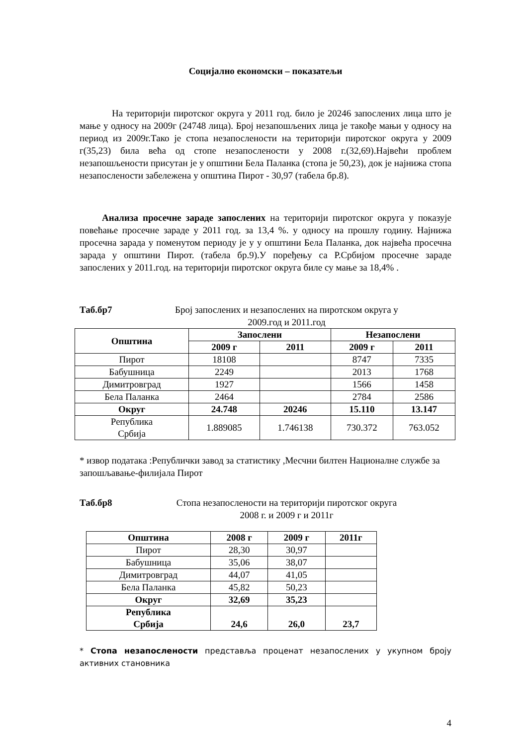Социјално економски – показатељи
На територији пиротског округа у 2011 год. било је 20246 запослених лица што је мање у односу на 2009г (24748 лица). Број незапошљених лица је такође мањи у односу на период из 2009г.Тако је стопа незапослености на територији пиротског округа у 2009 г(35,23) била већа од стопе незапослености у 2008 г.(32,69).Највећи проблем незапошљености присутан је у општини Бела Паланка (стопа је 50,23), док је најнижа стопа незапослености забележена у општина Пирот - 30,97 (табела бр.8).
Анализа просечне зараде запослених на територији пиротског округа у показује повећање просечне зараде у 2011 год. за 13,4 %. у односу на прошлу годину. Најнижа просечна зарада у поменутом периоду је у у општини Бела Паланка, док највећа просечна зарада у општини Пирот. (табела бр.9).У поређењу са Р.Србијом просечне зараде запослених у 2011.год. на територији пиротског округа биле су мање за 18,4% .
Таб.бр7 Број запослених и незапослених на пиротском округа у
2009.год и 2011.год
| Општина | Запослени | | Незапослени | |
| --- | --- | --- | --- | --- |
| | 2009 г | 2011 | 2009 г | 2011 |
| Пирот | 18108 | | 8747 | 7335 |
| Бабушница | 2249 | | 2013 | 1768 |
| Димитровград | 1927 | | 1566 | 1458 |
| Бела Паланка | 2464 | | 2784 | 2586 |
| Округ | 24.748 | 20246 | 15.110 | 13.147 |
| Република Србија | 1.889085 | 1.746138 | 730.372 | 763.052 |
* извор података :Републички завод за статистику ,Месчни билтен Националне службе за запошљавање-филијала Пирот
Таб.бр8 Стопа незапослености на територији пиротског округа
2008 г. и 2009 г и 2011г
| Општина | 2008 г | 2009 г | 2011г |
| --- | --- | --- | --- |
| Пирот | 28,30 | 30,97 | |
| Бабушница | 35,06 | 38,07 | |
| Димитровград | 44,07 | 41,05 | |
| Бела Паланка | 45,82 | 50,23 | |
| Округ | 32,69 | 35,23 | |
| Република Србија | 24,6 | 26,0 | 23,7 |
* Стопа незапослености представља проценат незапослених у укупном броју активних становника
4